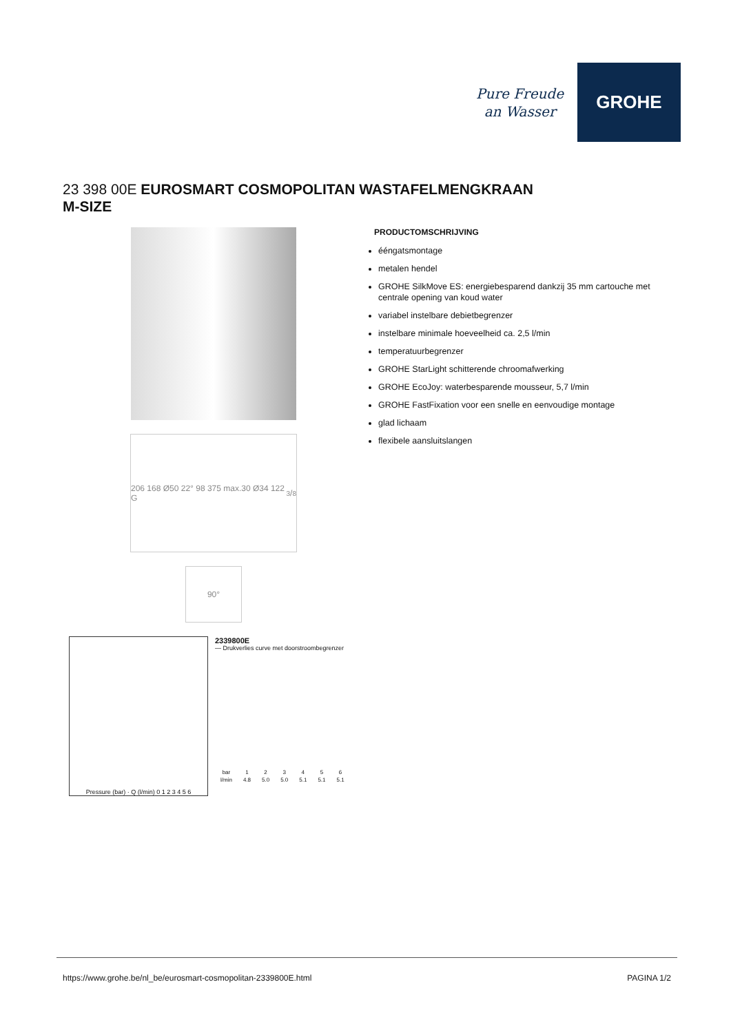Pure Freude
an Wasser
GROHE
23 398 00E EUROSMART COSMOPOLITAN WASTAFELMENGKRAAN
M-SIZE
206 168 Ø50 22° 98 375 max.30 Ø34 122 G3/8
90°
Pressure (bar) · Q (l/min) 0 1 2 3 4 5 6
2339800E
— Drukverlies curve met doorstroombegrenzer
| bar | 1 | 2 | 3 | 4 | 5 | 6 |
| --- | --- | --- | --- | --- | --- | --- |
| l/min | 4.8 | 5.0 | 5.0 | 5.1 | 5.1 | 5.1 |
PRODUCTOMSCHRIJVING
ééngatsmontage
metalen hendel
GROHE SilkMove ES: energiebesparend dankzij 35 mm cartouche met centrale opening van koud water
variabel instelbare debietbegrenzer
instelbare minimale hoeveelheid ca. 2,5 l/min
temperatuurbegrenzer
GROHE StarLight schitterende chroomafwerking
GROHE EcoJoy: waterbesparende mousseur, 5,7 l/min
GROHE FastFixation voor een snelle en eenvoudige montage
glad lichaam
flexibele aansluitslangen
https://www.grohe.be/nl_be/eurosmart-cosmopolitan-2339800E.html PAGINA 1/2